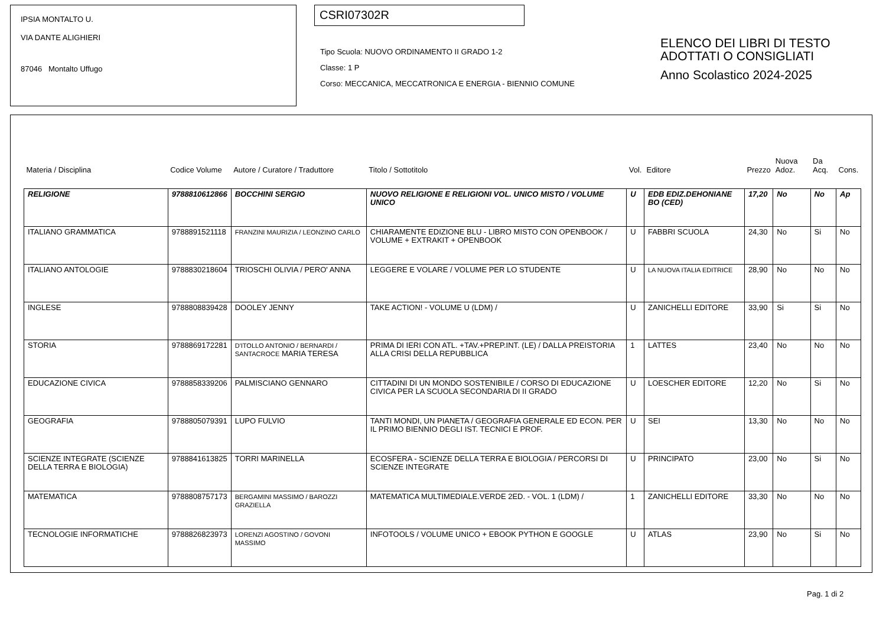IPSIA MONTALTO U.
VIA DANTE ALIGHIERI
87046 Montalto Uffugo
CSRI07302R
Tipo Scuola: NUOVO ORDINAMENTO II GRADO 1-2
Classe: 1 P
Corso: MECCANICA, MECCATRONICA E ENERGIA - BIENNIO COMUNE
ELENCO DEI LIBRI DI TESTO
ADOTTATI O CONSIGLIATI
Anno Scolastico 2024-2025
| Materia / Disciplina | Codice Volume | Autore / Curatore / Traduttore | Titolo / Sottotitolo | Vol. | Editore | Prezzo | Nuova Adoz. | Da Acq. | Cons. |
| --- | --- | --- | --- | --- | --- | --- | --- | --- | --- |
| RELIGIONE | 9788810612866 | BOCCHINI SERGIO | NUOVO RELIGIONE E RELIGIONI VOL. UNICO MISTO / VOLUME UNICO | U | EDB EDIZ.DEHONIANE BO (CED) | 17,20 | No | No | Ap |
| ITALIANO GRAMMATICA | 9788891521118 | FRANZINI MAURIZIA / LEONZINO CARLO | CHIARAMENTE EDIZIONE BLU - LIBRO MISTO CON OPENBOOK / VOLUME + EXTRAKIT + OPENBOOK | U | FABBRI SCUOLA | 24,30 | No | Si | No |
| ITALIANO ANTOLOGIE | 9788830218604 | TRIOSCHI OLIVIA / PERO' ANNA | LEGGERE E VOLARE / VOLUME PER LO STUDENTE | U | LA NUOVA ITALIA EDITRICE | 28,90 | No | No | No |
| INGLESE | 9788808839428 | DOOLEY JENNY | TAKE ACTION! - VOLUME U (LDM) / | U | ZANICHELLI EDITORE | 33,90 | Si | Si | No |
| STORIA | 9788869172281 | D'ITOLLO ANTONIO / BERNARDI / SANTACROCE MARIA TERESA | PRIMA DI IERI CON ATL. +TAV.+PREP.INT. (LE) / DALLA PREISTORIA ALLA CRISI DELLA REPUBBLICA | 1 | LATTES | 23,40 | No | No | No |
| EDUCAZIONE CIVICA | 9788858339206 | PALMISCIANO GENNARO | CITTADINI DI UN MONDO SOSTENIBILE / CORSO DI EDUCAZIONE CIVICA PER LA SCUOLA SECONDARIA DI II GRADO | U | LOESCHER EDITORE | 12,20 | No | Si | No |
| GEOGRAFIA | 9788805079391 | LUPO FULVIO | TANTI MONDI, UN PIANETA / GEOGRAFIA GENERALE ED ECON. PER IL PRIMO BIENNIO DEGLI IST. TECNICI E PROF. | U | SEI | 13,30 | No | No | No |
| SCIENZE INTEGRATE (SCIENZE DELLA TERRA E BIOLOGIA) | 9788841613825 | TORRI MARINELLA | ECOSFERA - SCIENZE DELLA TERRA E BIOLOGIA / PERCORSI DI SCIENZE INTEGRATE | U | PRINCIPATO | 23,00 | No | Si | No |
| MATEMATICA | 9788808757173 | BERGAMINI MASSIMO / BAROZZI GRAZIELLA | MATEMATICA MULTIMEDIALE.VERDE 2ED. - VOL. 1 (LDM) / | 1 | ZANICHELLI EDITORE | 33,30 | No | No | No |
| TECNOLOGIE INFORMATICHE | 9788826823973 | LORENZI AGOSTINO / GOVONI MASSIMO | INFOTOOLS / VOLUME UNICO + EBOOK PYTHON E GOOGLE | U | ATLAS | 23,90 | No | Si | No |
Pag. 1 di 2